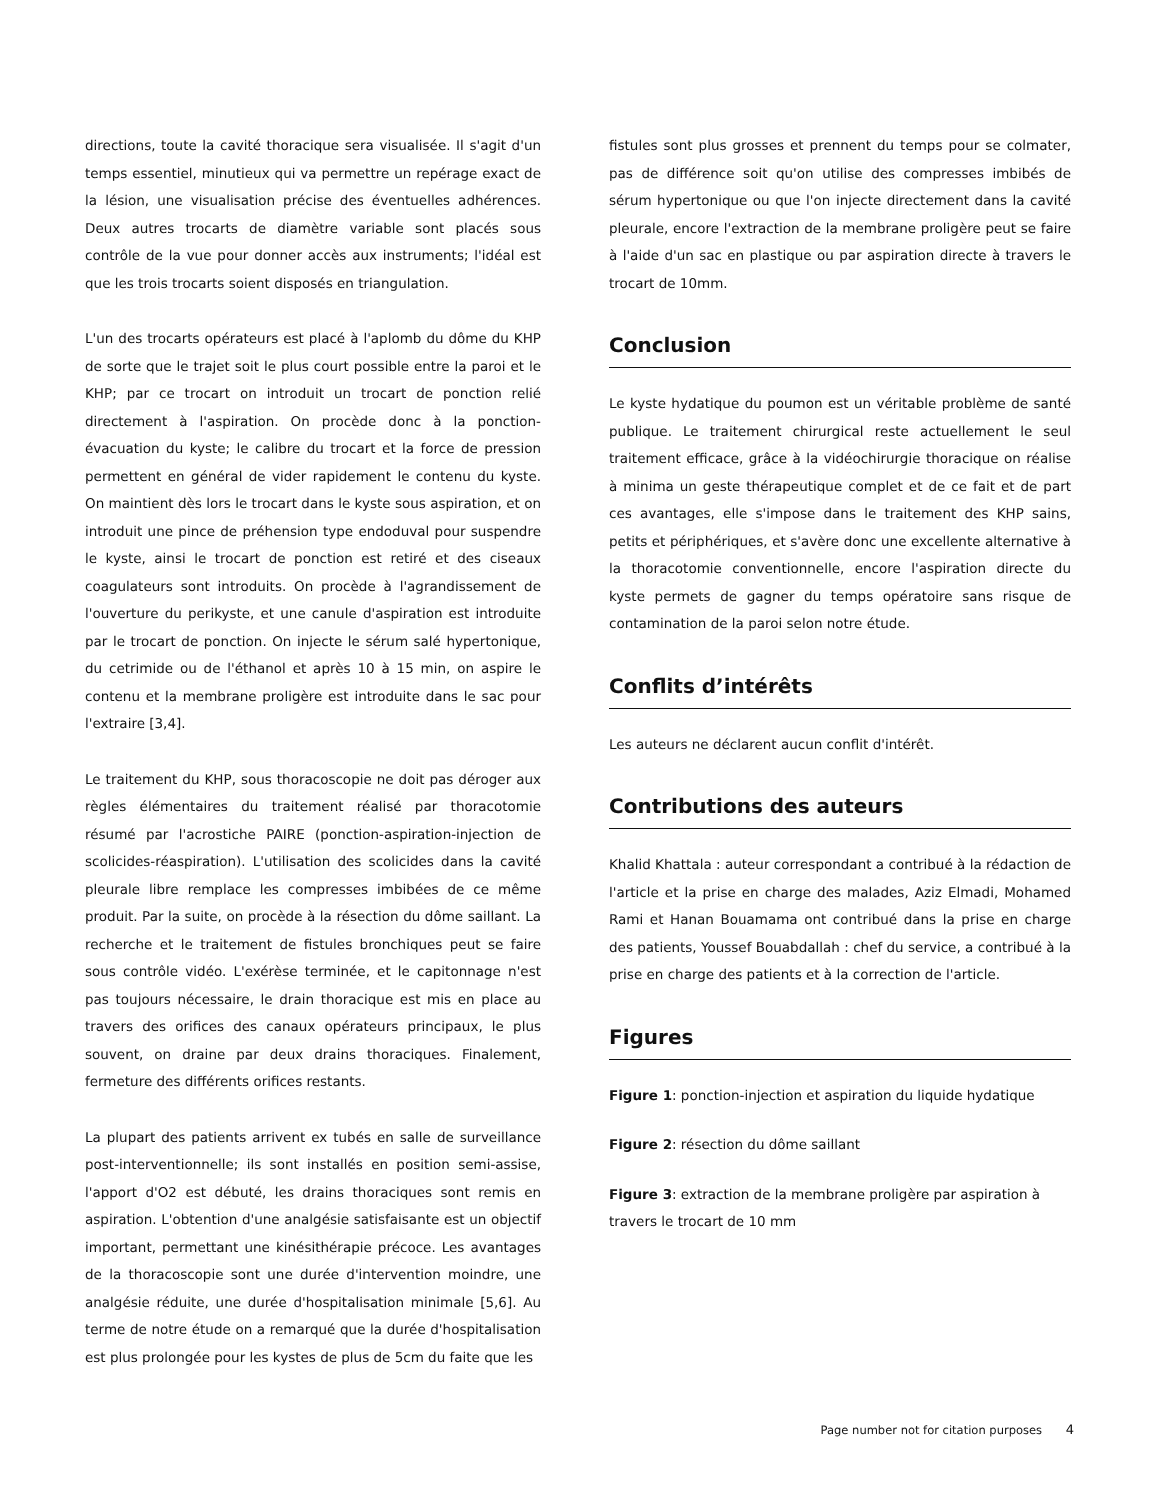directions, toute la cavité thoracique sera visualisée. Il s'agit d'un temps essentiel, minutieux qui va permettre un repérage exact de la lésion, une visualisation précise des éventuelles adhérences. Deux autres trocarts de diamètre variable sont placés sous contrôle de la vue pour donner accès aux instruments; l'idéal est que les trois trocarts soient disposés en triangulation.
L'un des trocarts opérateurs est placé à l'aplomb du dôme du KHP de sorte que le trajet soit le plus court possible entre la paroi et le KHP; par ce trocart on introduit un trocart de ponction relié directement à l'aspiration. On procède donc à la ponction-évacuation du kyste; le calibre du trocart et la force de pression permettent en général de vider rapidement le contenu du kyste. On maintient dès lors le trocart dans le kyste sous aspiration, et on introduit une pince de préhension type endoduval pour suspendre le kyste, ainsi le trocart de ponction est retiré et des ciseaux coagulateurs sont introduits. On procède à l'agrandissement de l'ouverture du perikyste, et une canule d'aspiration est introduite par le trocart de ponction. On injecte le sérum salé hypertonique, du cetrimide ou de l'éthanol et après 10 à 15 min, on aspire le contenu et la membrane proligère est introduite dans le sac pour l'extraire [3,4].
Le traitement du KHP, sous thoracoscopie ne doit pas déroger aux règles élémentaires du traitement réalisé par thoracotomie résumé par l'acrostiche PAIRE (ponction-aspiration-injection de scolicides-réaspiration). L'utilisation des scolicides dans la cavité pleurale libre remplace les compresses imbibées de ce même produit. Par la suite, on procède à la résection du dôme saillant. La recherche et le traitement de fistules bronchiques peut se faire sous contrôle vidéo. L'exérèse terminée, et le capitonnage n'est pas toujours nécessaire, le drain thoracique est mis en place au travers des orifices des canaux opérateurs principaux, le plus souvent, on draine par deux drains thoraciques. Finalement, fermeture des différents orifices restants.
La plupart des patients arrivent ex tubés en salle de surveillance post-interventionnelle; ils sont installés en position semi-assise, l'apport d'O2 est débuté, les drains thoraciques sont remis en aspiration. L'obtention d'une analgésie satisfaisante est un objectif important, permettant une kinésithérapie précoce. Les avantages de la thoracoscopie sont une durée d'intervention moindre, une analgésie réduite, une durée d'hospitalisation minimale [5,6]. Au terme de notre étude on a remarqué que la durée d'hospitalisation est plus prolongée pour les kystes de plus de 5cm du faite que les
fistules sont plus grosses et prennent du temps pour se colmater, pas de différence soit qu'on utilise des compresses imbibés de sérum hypertonique ou que l'on injecte directement dans la cavité pleurale, encore l'extraction de la membrane proligère peut se faire à l'aide d'un sac en plastique ou par aspiration directe à travers le trocart de 10mm.
Conclusion
Le kyste hydatique du poumon est un véritable problème de santé publique. Le traitement chirurgical reste actuellement le seul traitement efficace, grâce à la vidéochirurgie thoracique on réalise à minima un geste thérapeutique complet et de ce fait et de part ces avantages, elle s'impose dans le traitement des KHP sains, petits et périphériques, et s'avère donc une excellente alternative à la thoracotomie conventionnelle, encore l'aspiration directe du kyste permets de gagner du temps opératoire sans risque de contamination de la paroi selon notre étude.
Conflits d’intérêts
Les auteurs ne déclarent aucun conflit d'intérêt.
Contributions des auteurs
Khalid Khattala : auteur correspondant a contribué à la rédaction de l'article et la prise en charge des malades, Aziz Elmadi, Mohamed Rami et Hanan Bouamama ont contribué dans la prise en charge des patients, Youssef Bouabdallah : chef du service, a contribué à la prise en charge des patients et à la correction de l'article.
Figures
Figure 1: ponction-injection et aspiration du liquide hydatique
Figure 2: résection du dôme saillant
Figure 3: extraction de la membrane proligère par aspiration à travers le trocart de 10 mm
Page number not for citation purposes 4